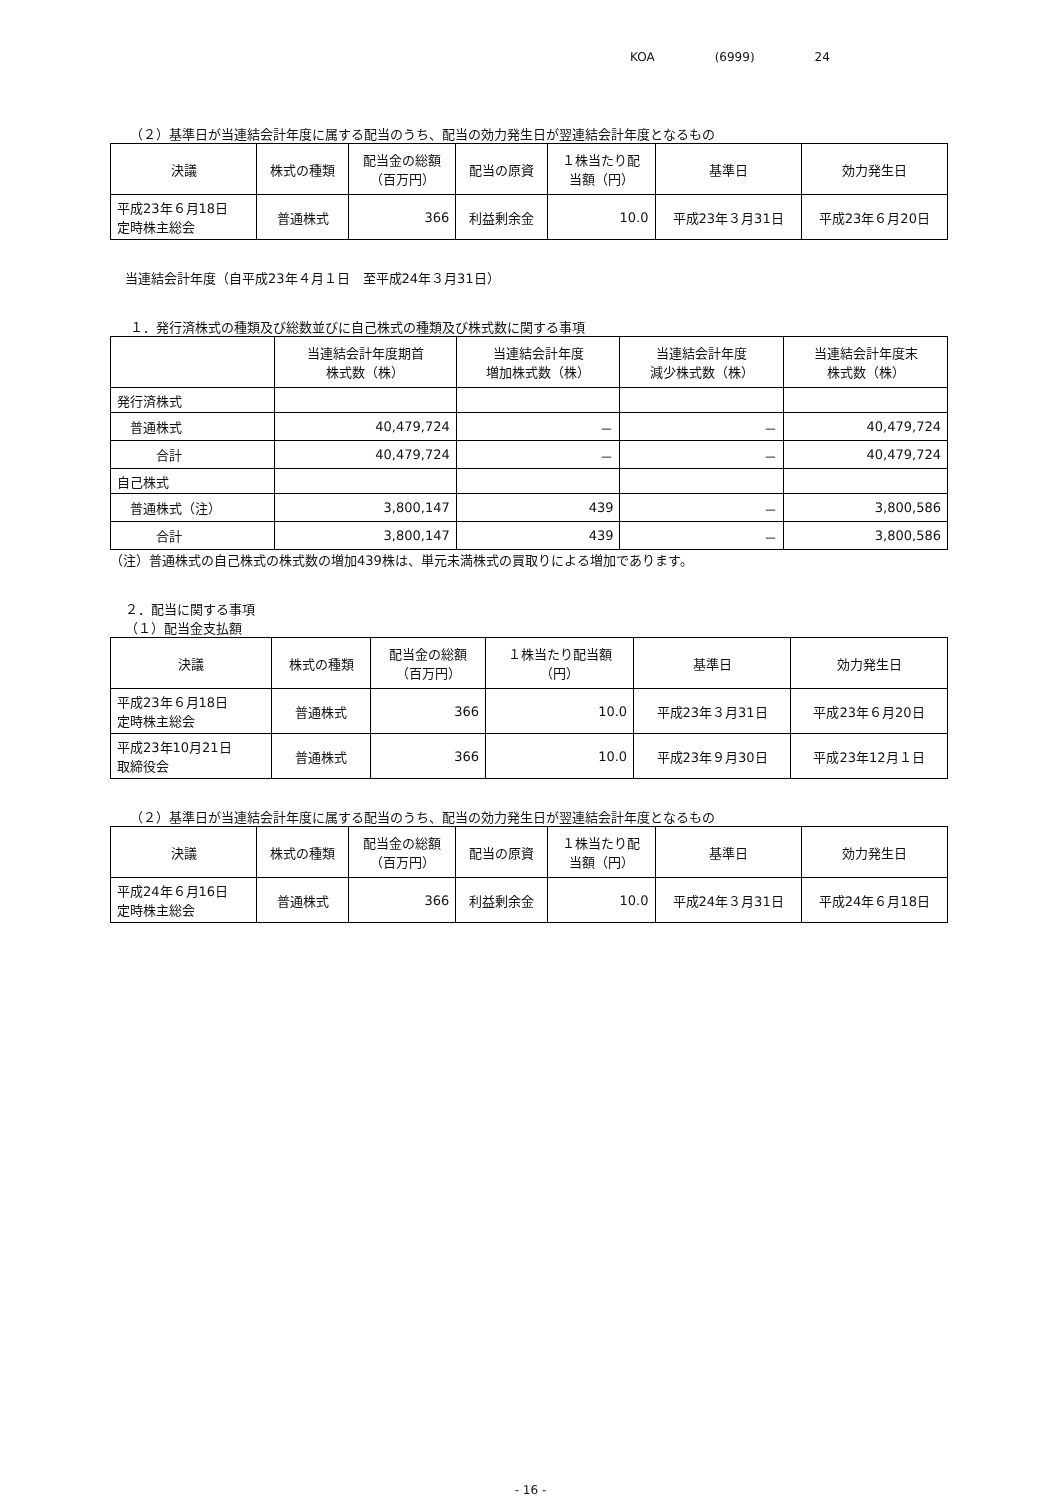KOA (6999) 24
（２）基準日が当連結会計年度に属する配当のうち、配当の効力発生日が翌連結会計年度となるもの
| 決議 | 株式の種類 | 配当金の総額 （百万円） | 配当の原資 | １株当たり配 当額（円） | 基準日 | 効力発生日 |
| --- | --- | --- | --- | --- | --- | --- |
| 平成23年６月18日 定時株主総会 | 普通株式 | 366 | 利益剰余金 | 10.0 | 平成23年３月31日 | 平成23年６月20日 |
当連結会計年度（自平成23年４月１日　至平成24年３月31日）
１．発行済株式の種類及び総数並びに自己株式の種類及び株式数に関する事項
| | 当連結会計年度期首 株式数（株） | 当連結会計年度 増加株式数（株） | 当連結会計年度 減少株式数（株） | 当連結会計年度末 株式数（株） |
| --- | --- | --- | --- | --- |
| 発行済株式 | | | | |
| 普通株式 | 40,479,724 | － | － | 40,479,724 |
| 合計 | 40,479,724 | － | － | 40,479,724 |
| 自己株式 | | | | |
| 普通株式（注） | 3,800,147 | 439 | － | 3,800,586 |
| 合計 | 3,800,147 | 439 | － | 3,800,586 |
（注）普通株式の自己株式の株式数の増加439株は、単元未満株式の買取りによる増加であります。
２．配当に関する事項
（１）配当金支払額
| 決議 | 株式の種類 | 配当金の総額 （百万円） | １株当たり配当額 （円） | 基準日 | 効力発生日 |
| --- | --- | --- | --- | --- | --- |
| 平成23年６月18日 定時株主総会 | 普通株式 | 366 | 10.0 | 平成23年３月31日 | 平成23年６月20日 |
| 平成23年10月21日 取締役会 | 普通株式 | 366 | 10.0 | 平成23年９月30日 | 平成23年12月１日 |
（２）基準日が当連結会計年度に属する配当のうち、配当の効力発生日が翌連結会計年度となるもの
| 決議 | 株式の種類 | 配当金の総額 （百万円） | 配当の原資 | １株当たり配 当額（円） | 基準日 | 効力発生日 |
| --- | --- | --- | --- | --- | --- | --- |
| 平成24年６月16日 定時株主総会 | 普通株式 | 366 | 利益剰余金 | 10.0 | 平成24年３月31日 | 平成24年６月18日 |
- 16 -